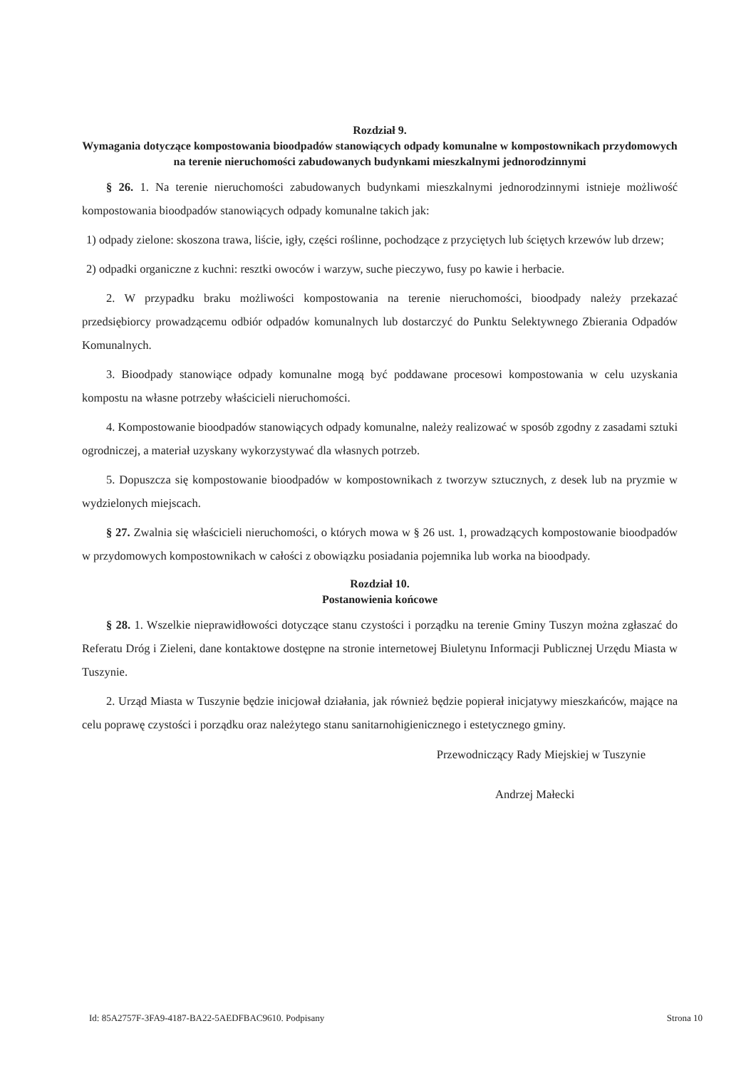Rozdział 9.
Wymagania dotyczące kompostowania bioodpadów stanowiących odpady komunalne w kompostownikach przydomowych na terenie nieruchomości zabudowanych budynkami mieszkalnymi jednorodzinnymi
§ 26. 1. Na terenie nieruchomości zabudowanych budynkami mieszkalnymi jednorodzinnymi istnieje możliwość kompostowania bioodpadów stanowiących odpady komunalne takich jak:
1) odpady zielone: skoszona trawa, liście, igły, części roślinne, pochodzące z przyciętych lub ściętych krzewów lub drzew;
2) odpadki organiczne z kuchni: resztki owoców i warzyw, suche pieczywo, fusy po kawie i herbacie.
2. W przypadku braku możliwości kompostowania na terenie nieruchomości, bioodpady należy przekazać przedsiębiorcy prowadzącemu odbiór odpadów komunalnych lub dostarczyć do Punktu Selektywnego Zbierania Odpadów Komunalnych.
3. Bioodpady stanowiące odpady komunalne mogą być poddawane procesowi kompostowania w celu uzyskania kompostu na własne potrzeby właścicieli nieruchomości.
4. Kompostowanie bioodpadów stanowiących odpady komunalne, należy realizować w sposób zgodny z zasadami sztuki ogrodniczej, a materiał uzyskany wykorzystywać dla własnych potrzeb.
5. Dopuszcza się kompostowanie bioodpadów w kompostownikach z tworzyw sztucznych, z desek lub na pryzmie w wydzielonych miejscach.
§ 27. Zwalnia się właścicieli nieruchomości, o których mowa w § 26 ust. 1, prowadzących kompostowanie bioodpadów w przydomowych kompostownikach w całości z obowiązku posiadania pojemnika lub worka na bioodpady.
Rozdział 10.
Postanowienia końcowe
§ 28. 1. Wszelkie nieprawidłowości dotyczące stanu czystości i porządku na terenie Gminy Tuszyn można zgłaszać do Referatu Dróg i Zieleni, dane kontaktowe dostępne na stronie internetowej Biuletynu Informacji Publicznej Urzędu Miasta w Tuszynie.
2. Urząd Miasta w Tuszynie będzie inicjował działania, jak również będzie popierał inicjatywy mieszkańców, mające na celu poprawę czystości i porządku oraz należytego stanu sanitarnohigienicznego i estetycznego gminy.
Przewodniczący Rady Miejskiej w Tuszynie
Andrzej Małecki
Id: 85A2757F-3FA9-4187-BA22-5AEDFBAC9610. Podpisany Strona 10